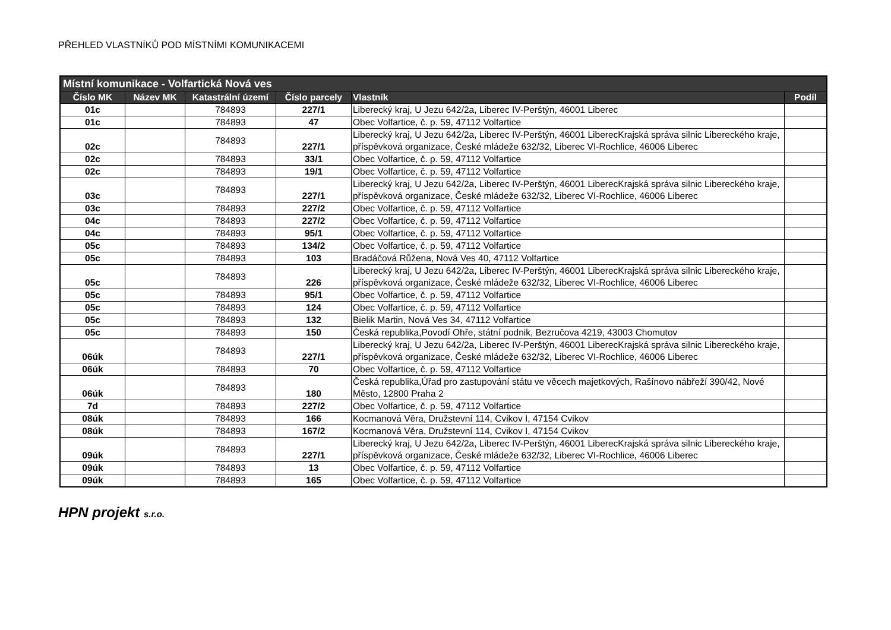PŘEHLED VLASTNÍKŮ POD MÍSTNÍMI KOMUNIKACEMI
| Místní komunikace - Volfartická Nová ves | | | | | |
| --- | --- | --- | --- | --- | --- |
| Číslo MK | Název MK | Katastrální území | Číslo parcely | Vlastník | Podíl |
| 01c | | 784893 | 227/1 | Liberecký kraj, U Jezu 642/2a, Liberec IV-Perštýn, 46001 Liberec | |
| 01c | | 784893 | 47 | Obec Volfartice, č. p. 59, 47112 Volfartice | |
| 02c | | 784893 | 227/1 | Liberecký kraj, U Jezu 642/2a, Liberec IV-Perštýn, 46001 LiberecKrajská správa silnic Libereckého kraje, příspěvková organizace, České mládeže 632/32, Liberec VI-Rochlice, 46006 Liberec | |
| 02c | | 784893 | 33/1 | Obec Volfartice, č. p. 59, 47112 Volfartice | |
| 02c | | 784893 | 19/1 | Obec Volfartice, č. p. 59, 47112 Volfartice | |
| 03c | | 784893 | 227/1 | Liberecký kraj, U Jezu 642/2a, Liberec IV-Perštýn, 46001 LiberecKrajská správa silnic Libereckého kraje, příspěvková organizace, České mládeže 632/32, Liberec VI-Rochlice, 46006 Liberec | |
| 03c | | 784893 | 227/2 | Obec Volfartice, č. p. 59, 47112 Volfartice | |
| 04c | | 784893 | 227/2 | Obec Volfartice, č. p. 59, 47112 Volfartice | |
| 04c | | 784893 | 95/1 | Obec Volfartice, č. p. 59, 47112 Volfartice | |
| 05c | | 784893 | 134/2 | Obec Volfartice, č. p. 59, 47112 Volfartice | |
| 05c | | 784893 | 103 | Bradáčová Růžena, Nová Ves 40, 47112 Volfartice | |
| 05c | | 784893 | 226 | Liberecký kraj, U Jezu 642/2a, Liberec IV-Perštýn, 46001 LiberecKrajská správa silnic Libereckého kraje, příspěvková organizace, České mládeže 632/32, Liberec VI-Rochlice, 46006 Liberec | |
| 05c | | 784893 | 95/1 | Obec Volfartice, č. p. 59, 47112 Volfartice | |
| 05c | | 784893 | 124 | Obec Volfartice, č. p. 59, 47112 Volfartice | |
| 05c | | 784893 | 132 | Bielik Martin, Nová Ves 34, 47112 Volfartice | |
| 05c | | 784893 | 150 | Česká republika,Povodí Ohře, státní podnik, Bezručova 4219, 43003 Chomutov | |
| 06úk | | 784893 | 227/1 | Liberecký kraj, U Jezu 642/2a, Liberec IV-Perštýn, 46001 LiberecKrajská správa silnic Libereckého kraje, příspěvková organizace, České mládeže 632/32, Liberec VI-Rochlice, 46006 Liberec | |
| 06úk | | 784893 | 70 | Obec Volfartice, č. p. 59, 47112 Volfartice | |
| 06úk | | 784893 | 180 | Česká republika,Úřad pro zastupování státu ve věcech majetkových, Rašínovo nábřeží 390/42, Nové Město, 12800 Praha 2 | |
| 7d | | 784893 | 227/2 | Obec Volfartice, č. p. 59, 47112 Volfartice | |
| 08úk | | 784893 | 166 | Kocmanová Věra, Družstevní 114, Cvikov I, 47154 Cvikov | |
| 08úk | | 784893 | 167/2 | Kocmanová Věra, Družstevní 114, Cvikov I, 47154 Cvikov | |
| 09úk | | 784893 | 227/1 | Liberecký kraj, U Jezu 642/2a, Liberec IV-Perštýn, 46001 LiberecKrajská správa silnic Libereckého kraje, příspěvková organizace, České mládeže 632/32, Liberec VI-Rochlice, 46006 Liberec | |
| 09úk | | 784893 | 13 | Obec Volfartice, č. p. 59, 47112 Volfartice | |
| 09úk | | 784893 | 165 | Obec Volfartice, č. p. 59, 47112 Volfartice | |
HPN projekt s.r.o.